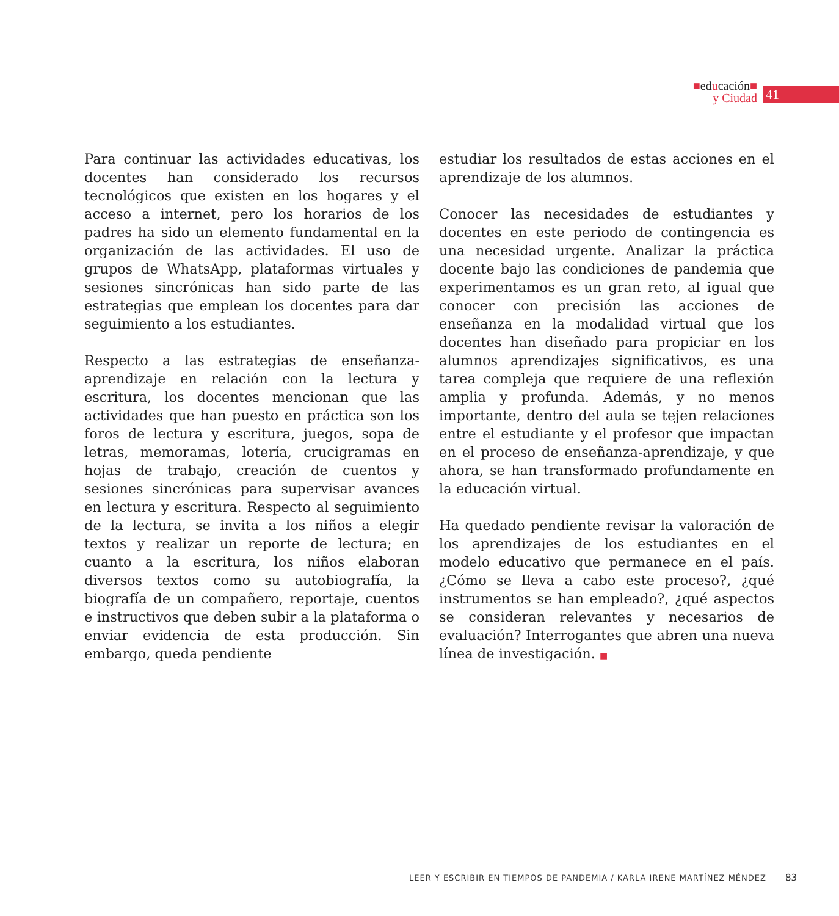■educación■
y Ciudad
41
Para continuar las actividades educativas, los docentes han considerado los recursos tecnológicos que existen en los hogares y el acceso a internet, pero los horarios de los padres ha sido un elemento fundamental en la organización de las actividades. El uso de grupos de WhatsApp, plataformas virtuales y sesiones sincrónicas han sido parte de las estrategias que emplean los docentes para dar seguimiento a los estudiantes.
Respecto a las estrategias de enseñanza-aprendizaje en relación con la lectura y escritura, los docentes mencionan que las actividades que han puesto en práctica son los foros de lectura y escritura, juegos, sopa de letras, memoramas, lotería, crucigramas en hojas de trabajo, creación de cuentos y sesiones sincrónicas para supervisar avances en lectura y escritura. Respecto al seguimiento de la lectura, se invita a los niños a elegir textos y realizar un reporte de lectura; en cuanto a la escritura, los niños elaboran diversos textos como su autobiografía, la biografía de un compañero, reportaje, cuentos e instructivos que deben subir a la plataforma o enviar evidencia de esta producción. Sin embargo, queda pendiente
estudiar los resultados de estas acciones en el aprendizaje de los alumnos.
Conocer las necesidades de estudiantes y docentes en este periodo de contingencia es una necesidad urgente. Analizar la práctica docente bajo las condiciones de pandemia que experimentamos es un gran reto, al igual que conocer con precisión las acciones de enseñanza en la modalidad virtual que los docentes han diseñado para propiciar en los alumnos aprendizajes significativos, es una tarea compleja que requiere de una reflexión amplia y profunda. Además, y no menos importante, dentro del aula se tejen relaciones entre el estudiante y el profesor que impactan en el proceso de enseñanza-aprendizaje, y que ahora, se han transformado profundamente en la educación virtual.
Ha quedado pendiente revisar la valoración de los aprendizajes de los estudiantes en el modelo educativo que permanece en el país. ¿Cómo se lleva a cabo este proceso?, ¿qué instrumentos se han empleado?, ¿qué aspectos se consideran relevantes y necesarios de evaluación? Interrogantes que abren una nueva línea de investigación. ■
LEER Y ESCRIBIR EN TIEMPOS DE PANDEMIA / KARLA IRENE MARTÍNEZ MÉNDEZ 83